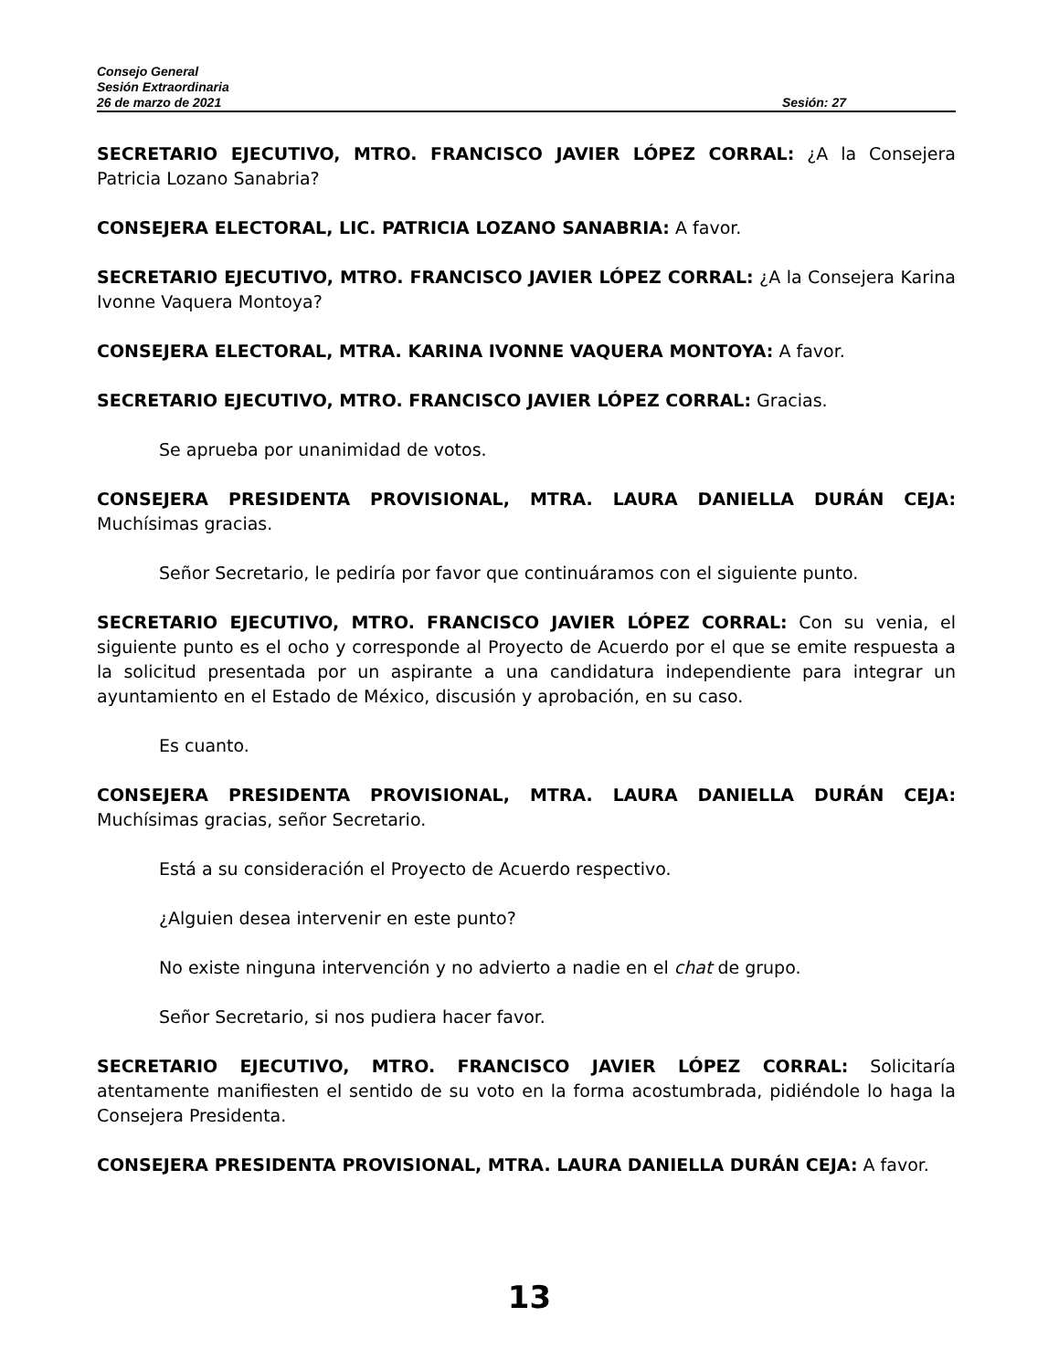Consejo General
Sesión Extraordinaria
26 de marzo de 2021 Sesión: 27
SECRETARIO EJECUTIVO, MTRO. FRANCISCO JAVIER LÓPEZ CORRAL: ¿A la Consejera Patricia Lozano Sanabria?
CONSEJERA ELECTORAL, LIC. PATRICIA LOZANO SANABRIA: A favor.
SECRETARIO EJECUTIVO, MTRO. FRANCISCO JAVIER LÓPEZ CORRAL: ¿A la Consejera Karina Ivonne Vaquera Montoya?
CONSEJERA ELECTORAL, MTRA. KARINA IVONNE VAQUERA MONTOYA: A favor.
SECRETARIO EJECUTIVO, MTRO. FRANCISCO JAVIER LÓPEZ CORRAL: Gracias.
Se aprueba por unanimidad de votos.
CONSEJERA PRESIDENTA PROVISIONAL, MTRA. LAURA DANIELLA DURÁN CEJA: Muchísimas gracias.
Señor Secretario, le pediría por favor que continuáramos con el siguiente punto.
SECRETARIO EJECUTIVO, MTRO. FRANCISCO JAVIER LÓPEZ CORRAL: Con su venia, el siguiente punto es el ocho y corresponde al Proyecto de Acuerdo por el que se emite respuesta a la solicitud presentada por un aspirante a una candidatura independiente para integrar un ayuntamiento en el Estado de México, discusión y aprobación, en su caso.
Es cuanto.
CONSEJERA PRESIDENTA PROVISIONAL, MTRA. LAURA DANIELLA DURÁN CEJA: Muchísimas gracias, señor Secretario.
Está a su consideración el Proyecto de Acuerdo respectivo.
¿Alguien desea intervenir en este punto?
No existe ninguna intervención y no advierto a nadie en el chat de grupo.
Señor Secretario, si nos pudiera hacer favor.
SECRETARIO EJECUTIVO, MTRO. FRANCISCO JAVIER LÓPEZ CORRAL: Solicitaría atentamente manifiesten el sentido de su voto en la forma acostumbrada, pidiéndole lo haga la Consejera Presidenta.
CONSEJERA PRESIDENTA PROVISIONAL, MTRA. LAURA DANIELLA DURÁN CEJA: A favor.
13